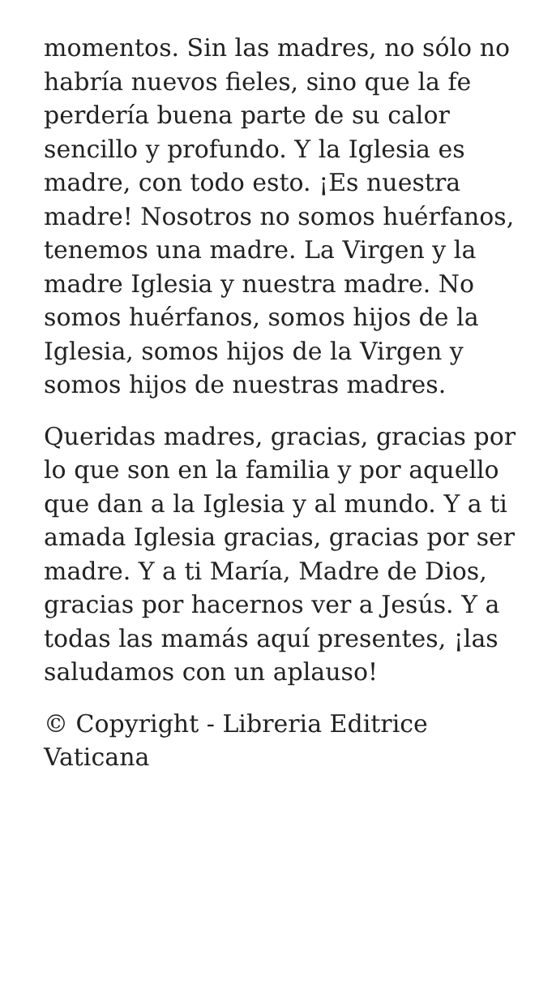momentos. Sin las madres, no sólo no habría nuevos fieles, sino que la fe perdería buena parte de su calor sencillo y profundo. Y la Iglesia es madre, con todo esto. ¡Es nuestra madre! Nosotros no somos huérfanos, tenemos una madre. La Virgen y la madre Iglesia y nuestra madre. No somos huérfanos, somos hijos de la Iglesia, somos hijos de la Virgen y somos hijos de nuestras madres.
Queridas madres, gracias, gracias por lo que son en la familia y por aquello que dan a la Iglesia y al mundo. Y a ti amada Iglesia gracias, gracias por ser madre. Y a ti María, Madre de Dios, gracias por hacernos ver a Jesús. Y a todas las mamás aquí presentes, ¡las saludamos con un aplauso!
© Copyright - Libreria Editrice Vaticana